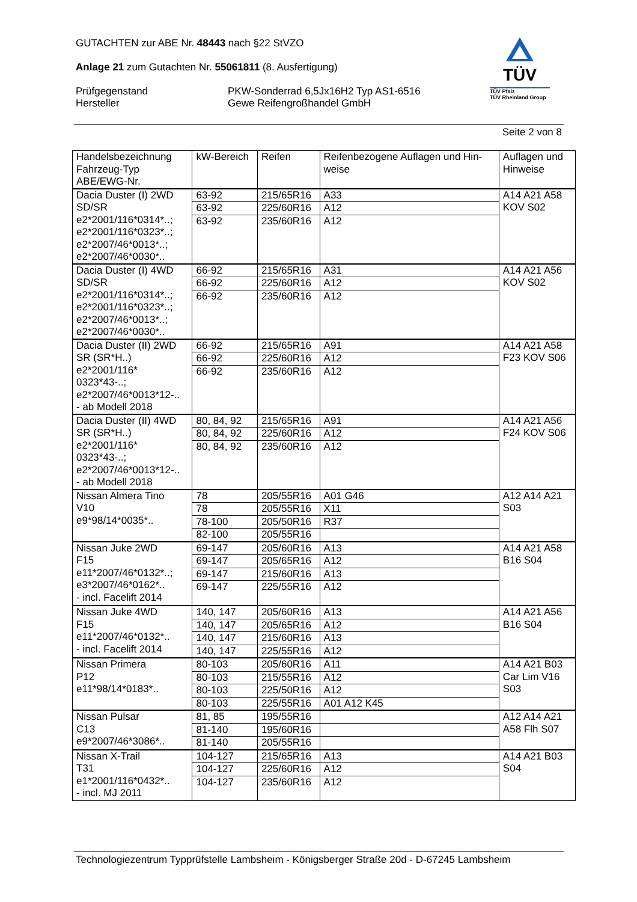GUTACHTEN zur ABE Nr. 48443 nach §22 StVZO
Anlage 21 zum Gutachten Nr. 55061811 (8. Ausfertigung)
Prüfgegenstand PKW-Sonderrad 6,5Jx16H2 Typ AS1-6516
Hersteller Gewe Reifengroßhandel GmbH
TÜV
TÜV Pfalz
TÜV Rheinland Group
Seite 2 von 8
| Handelsbezeichnung Fahrzeug-Typ ABE/EWG-Nr. | kW-Bereich | Reifen | Reifenbezogene Auflagen und Hin- weise | Auflagen und Hinweise |
| --- | --- | --- | --- | --- |
| Dacia Duster (I) 2WD SD/SR e2*2001/116*0314*..; e2*2001/116*0323*..; e2*2007/46*0013*..; e2*2007/46*0030*.. | 63-92 | 215/65R16 | A33 | A14 A21 A58 KOV S02 |
| | 63-92 | 225/60R16 | A12 | |
| | 63-92 | 235/60R16 | A12 | |
| Dacia Duster (I) 4WD SD/SR e2*2001/116*0314*..; e2*2001/116*0323*..; e2*2007/46*0013*..; e2*2007/46*0030*.. | 66-92 | 215/65R16 | A31 | A14 A21 A56 KOV S02 |
| | 66-92 | 225/60R16 | A12 | |
| | 66-92 | 235/60R16 | A12 | |
| Dacia Duster (II) 2WD SR (SR*H..) e2*2001/116* 0323*43-..; e2*2007/46*0013*12-.. - ab Modell 2018 | 66-92 | 215/65R16 | A91 | A14 A21 A58 F23 KOV S06 |
| | 66-92 | 225/60R16 | A12 | |
| | 66-92 | 235/60R16 | A12 | |
| Dacia Duster (II) 4WD SR (SR*H..) e2*2001/116* 0323*43-..; e2*2007/46*0013*12-.. - ab Modell 2018 | 80, 84, 92 | 215/65R16 | A91 | A14 A21 A56 F24 KOV S06 |
| | 80, 84, 92 | 225/60R16 | A12 | |
| | 80, 84, 92 | 235/60R16 | A12 | |
| Nissan Almera Tino V10 e9*98/14*0035*.. | 78 | 205/55R16 | A01 G46 | A12 A14 A21 S03 |
| | 78 | 205/55R16 | X11 | |
| | 78-100 | 205/50R16 | R37 | |
| | 82-100 | 205/55R16 | | |
| Nissan Juke 2WD F15 e11*2007/46*0132*..; e3*2007/46*0162*.. - incl. Facelift 2014 | 69-147 | 205/60R16 | A13 | A14 A21 A58 B16 S04 |
| | 69-147 | 205/65R16 | A12 | |
| | 69-147 | 215/60R16 | A13 | |
| | 69-147 | 225/55R16 | A12 | |
| Nissan Juke 4WD F15 e11*2007/46*0132*.. - incl. Facelift 2014 | 140, 147 | 205/60R16 | A13 | A14 A21 A56 B16 S04 |
| | 140, 147 | 205/65R16 | A12 | |
| | 140, 147 | 215/60R16 | A13 | |
| | 140, 147 | 225/55R16 | A12 | |
| Nissan Primera P12 e11*98/14*0183*.. | 80-103 | 205/60R16 | A11 | A14 A21 B03 Car Lim V16 S03 |
| | 80-103 | 215/55R16 | A12 | |
| | 80-103 | 225/50R16 | A12 | |
| | 80-103 | 225/55R16 | A01 A12 K45 | |
| Nissan Pulsar C13 e9*2007/46*3086*.. | 81, 85 | 195/55R16 | | A12 A14 A21 A58 Flh S07 |
| | 81-140 | 195/60R16 | | |
| | 81-140 | 205/55R16 | | |
| Nissan X-Trail T31 e1*2001/116*0432*.. - incl. MJ 2011 | 104-127 | 215/65R16 | A13 | A14 A21 B03 S04 |
| | 104-127 | 225/60R16 | A12 | |
| | 104-127 | 235/60R16 | A12 | |
Technologiezentrum Typprüfstelle Lambsheim - Königsberger Straße 20d - D-67245 Lambsheim